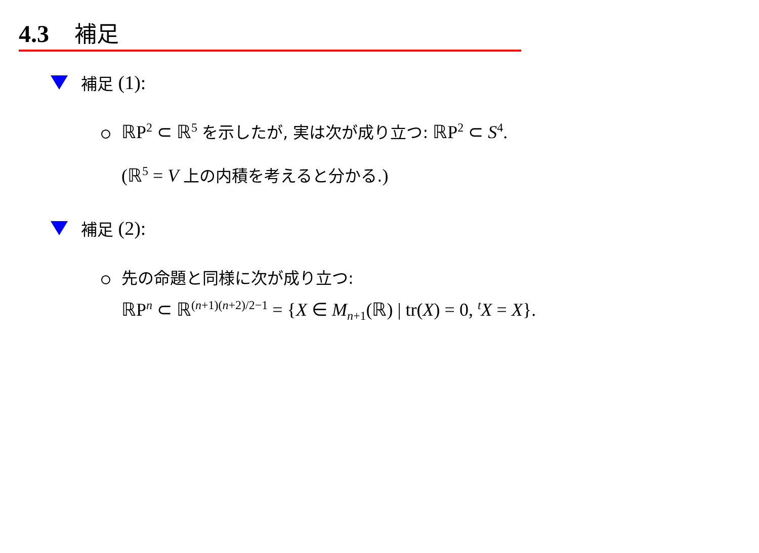4.3 補足
補足 (1):
ℝP<sup>2</sup> ⊂ ℝ<sup>5</sup> を示したが, 実は次が成り立つ: ℝP<sup>2</sup> ⊂ S<sup>4</sup>.
(ℝ<sup>5</sup> = V 上の内積を考えると分かる.)
補足 (2):
先の命題と同様に次が成り立つ:
ℝP<sup>n</sup> ⊂ ℝ<sup>(n+1)(n+2)/2−1</sup> = {X ∈ M<sub>n+1</sub>(ℝ) | tr(X) = 0, <sup>t</sup>X = X}.